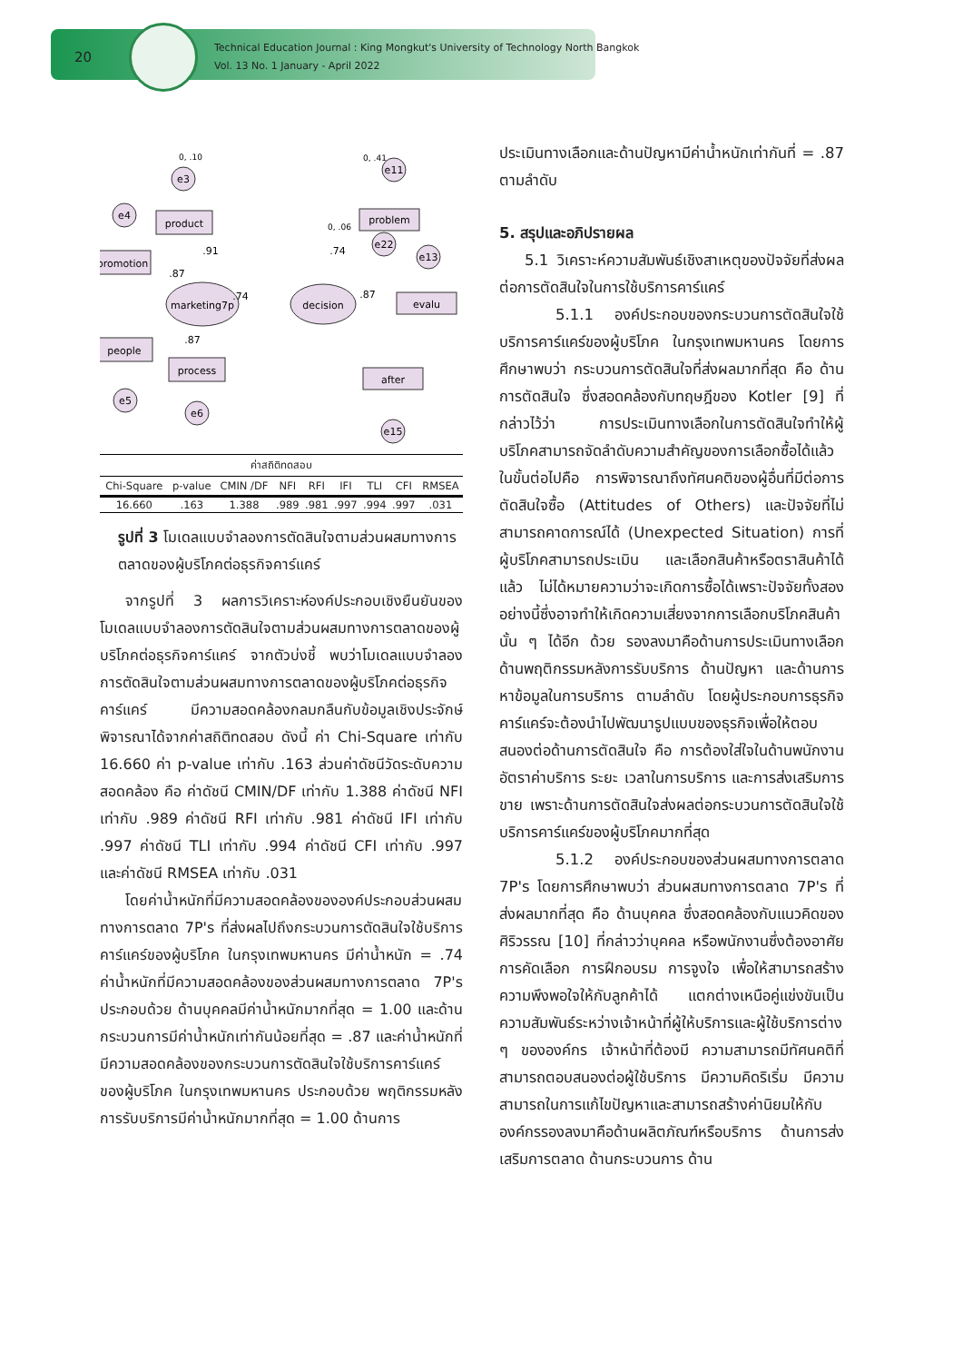20
Technical Education Journal : King Mongkut's University of Technology North Bangkok
Vol. 13 No. 1 January - April 2022
e3
e4
e5
e6
e22
e11
e13
e15
marketing7p
decision
product
promotion
people
process
problem
evalu
after
.74
.87
.91
.87
.87
.74
0, .41
0, .10
0, .06
| ค่าสถิติทดสอบ | | | | | | | | |
| --- | --- | --- | --- | --- | --- | --- | --- | --- |
| Chi-Square | p-value | CMIN /DF | NFI | RFI | IFI | TLI | CFI | RMSEA |
| 16.660 | .163 | 1.388 | .989 | .981 | .997 | .994 | .997 | .031 |
รูปที่ 3 โมเดลแบบจำลองการตัดสินใจตามส่วนผสมทางการตลาดของผู้บริโภคต่อธุรกิจคาร์แคร์
จากรูปที่ 3 ผลการวิเคราะห์องค์ประกอบเชิงยืนยันของโมเดลแบบจำลองการตัดสินใจตามส่วนผสมทางการตลาดของผู้บริโภคต่อธุรกิจคาร์แคร์ จากตัวบ่งชี้ พบว่าโมเดลแบบจำลองการตัดสินใจตามส่วนผสมทางการตลาดของผู้บริโภคต่อธุรกิจคาร์แคร์ มีความสอดคล้องกลมกลืนกับข้อมูลเชิงประจักษ์ พิจารณาได้จากค่าสถิติทดสอบ ดังนี้ ค่า Chi-Square เท่ากับ 16.660 ค่า p-value เท่ากับ .163 ส่วนค่าดัชนีวัดระดับความสอดคล้อง คือ ค่าดัชนี CMIN/DF เท่ากับ 1.388 ค่าดัชนี NFI เท่ากับ .989 ค่าดัชนี RFI เท่ากับ .981 ค่าดัชนี IFI เท่ากับ .997 ค่าดัชนี TLI เท่ากับ .994 ค่าดัชนี CFI เท่ากับ .997 และค่าดัชนี RMSEA เท่ากับ .031
โดยค่าน้ำหนักที่มีความสอดคล้องขององค์ประกอบส่วนผสมทางการตลาด 7P's ที่ส่งผลไปถึงกระบวนการตัดสินใจใช้บริการคาร์แคร์ของผู้บริโภค ในกรุงเทพมหานคร มีค่าน้ำหนัก = .74 ค่าน้ำหนักที่มีความสอดคล้องของส่วนผสมทางการตลาด 7P's ประกอบด้วย ด้านบุคคลมีค่าน้ำหนักมากที่สุด = 1.00 และด้านกระบวนการมีค่าน้ำหนักเท่ากันน้อยที่สุด = .87 และค่าน้ำหนักที่มีความสอดคล้องของกระบวนการตัดสินใจใช้บริการคาร์แคร์ของผู้บริโภค ในกรุงเทพมหานคร ประกอบด้วย พฤติกรรมหลังการรับบริการมีค่าน้ำหนักมากที่สุด = 1.00 ด้านการ
ประเมินทางเลือกและด้านปัญหามีค่าน้ำหนักเท่ากันที่ = .87 ตามลำดับ
5. สรุปและอภิปรายผล
5.1 วิเคราะห์ความสัมพันธ์เชิงสาเหตุของปัจจัยที่ส่งผลต่อการตัดสินใจในการใช้บริการคาร์แคร์
5.1.1 องค์ประกอบของกระบวนการตัดสินใจใช้บริการคาร์แคร์ของผู้บริโภค ในกรุงเทพมหานคร โดยการศึกษาพบว่า กระบวนการตัดสินใจที่ส่งผลมากที่สุด คือ ด้านการตัดสินใจ ซึ่งสอดคล้องกับทฤษฎีของ Kotler [9] ที่กล่าวไว้ว่า การประเมินทางเลือกในการตัดสินใจทำให้ผู้บริโภคสามารถจัดลำดับความสำคัญของการเลือกซื้อได้แล้วในขั้นต่อไปคือ การพิจารณาถึงทัศนคติของผู้อื่นที่มีต่อการตัดสินใจซื้อ (Attitudes of Others) และปัจจัยที่ไม่สามารถคาดการณ์ได้ (Unexpected Situation) การที่ผู้บริโภคสามารถประเมิน และเลือกสินค้าหรือตราสินค้าได้แล้ว ไม่ได้หมายความว่าจะเกิดการซื้อได้เพราะปัจจัยทั้งสองอย่างนี้ซึ่งอาจทำให้เกิดความเสี่ยงจากการเลือกบริโภคสินค้านั้น ๆ ได้อีก ด้วย รองลงมาคือด้านการประเมินทางเลือก ด้านพฤติกรรมหลังการรับบริการ ด้านปัญหา และด้านการหาข้อมูลในการบริการ ตามลำดับ โดยผู้ประกอบการธุรกิจคาร์แคร์จะต้องนำไปพัฒนารูปแบบของธุรกิจเพื่อให้ตอบสนองต่อด้านการตัดสินใจ คือ การต้องใส่ใจในด้านพนักงาน อัตราค่าบริการ ระยะ เวลาในการบริการ และการส่งเสริมการขาย เพราะด้านการตัดสินใจส่งผลต่อกระบวนการตัดสินใจใช้บริการคาร์แคร์ของผู้บริโภคมากที่สุด
5.1.2 องค์ประกอบของส่วนผสมทางการตลาด 7P's โดยการศึกษาพบว่า ส่วนผสมทางการตลาด 7P's ที่ส่งผลมากที่สุด คือ ด้านบุคคล ซึ่งสอดคล้องกับแนวคิดของ ศิริวรรณ [10] ที่กล่าวว่าบุคคล หรือพนักงานซึ่งต้องอาศัยการคัดเลือก การฝึกอบรม การจูงใจ เพื่อให้สามารถสร้างความพึงพอใจให้กับลูกค้าได้ แตกต่างเหนือคู่แข่งขันเป็นความสัมพันธ์ระหว่างเจ้าหน้าที่ผู้ให้บริการและผู้ใช้บริการต่าง ๆ ขององค์กร เจ้าหน้าที่ต้องมี ความสามารถมีทัศนคติที่สามารถตอบสนองต่อผู้ใช้บริการ มีความคิดริเริ่ม มีความสามารถในการแก้ไขปัญหาและสามารถสร้างค่านิยมให้กับองค์กรรองลงมาคือด้านผลิตภัณฑ์หรือบริการ ด้านการส่งเสริมการตลาด ด้านกระบวนการ ด้าน